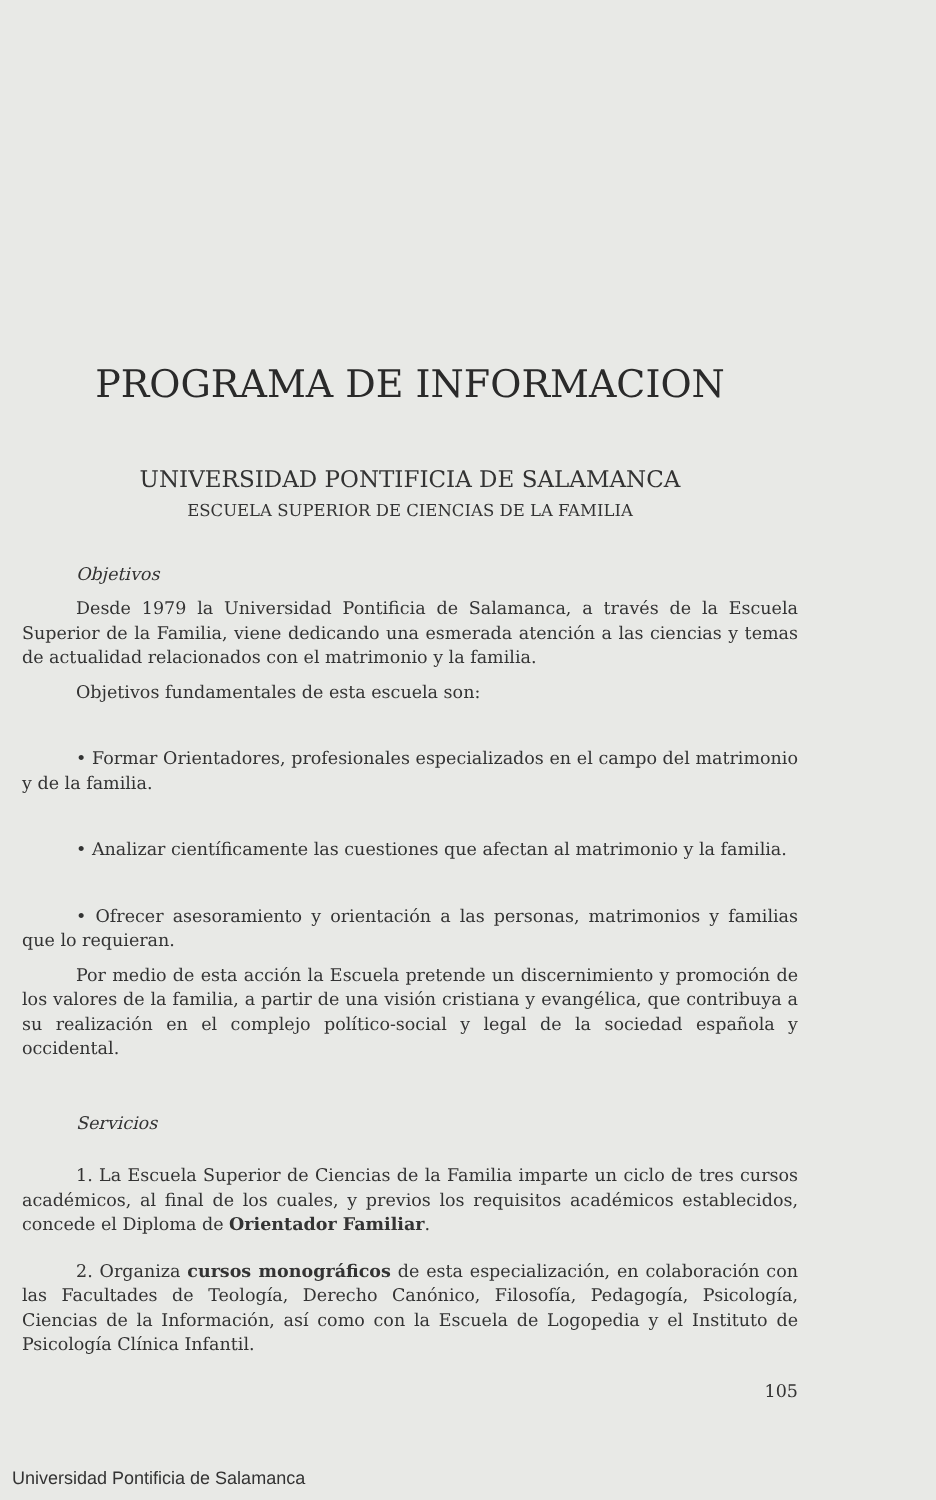PROGRAMA DE INFORMACION
UNIVERSIDAD PONTIFICIA DE SALAMANCA
ESCUELA SUPERIOR DE CIENCIAS DE LA FAMILIA
Objetivos
Desde 1979 la Universidad Pontificia de Salamanca, a través de la Escuela Superior de la Familia, viene dedicando una esmerada atención a las ciencias y temas de actualidad relacionados con el matrimonio y la familia.
Objetivos fundamentales de esta escuela son:
• Formar Orientadores, profesionales especializados en el campo del matrimonio y de la familia.
• Analizar científicamente las cuestiones que afectan al matrimonio y la familia.
• Ofrecer asesoramiento y orientación a las personas, matrimonios y familias que lo requieran.
Por medio de esta acción la Escuela pretende un discernimiento y promoción de los valores de la familia, a partir de una visión cristiana y evangélica, que contribuya a su realización en el complejo político-social y legal de la sociedad española y occidental.
Servicios
1. La Escuela Superior de Ciencias de la Familia imparte un ciclo de tres cursos académicos, al final de los cuales, y previos los requisitos académicos establecidos, concede el Diploma de Orientador Familiar.
2. Organiza cursos monográficos de esta especialización, en colaboración con las Facultades de Teología, Derecho Canónico, Filosofía, Pedagogía, Psicología, Ciencias de la Información, así como con la Escuela de Logopedia y el Instituto de Psicología Clínica Infantil.
105
Universidad Pontificia de Salamanca